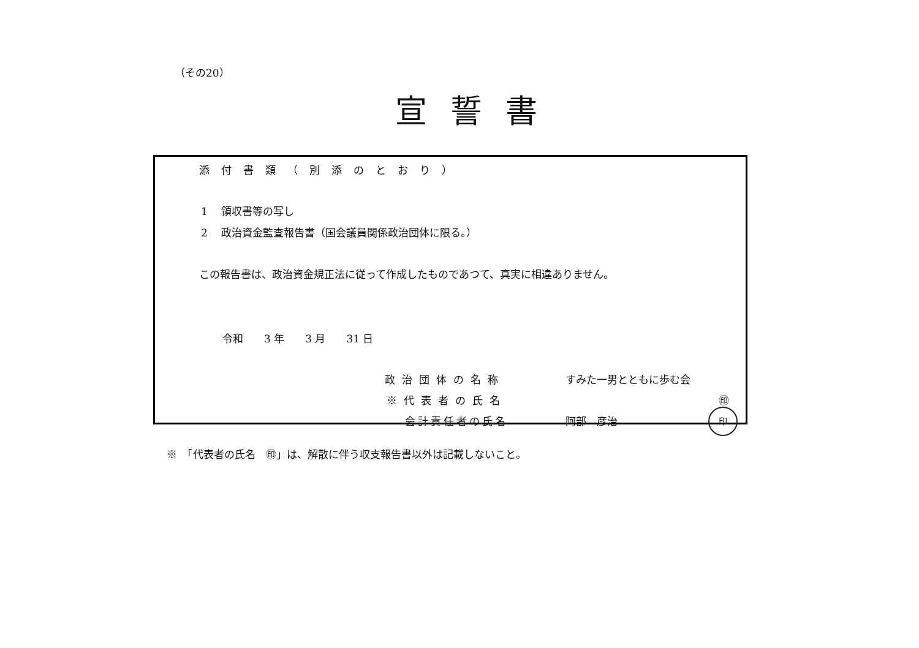（その20）
宣誓書
添付書類（別添のとおり）
1　 領収書等の写し
2　 政治資金監査報告書（国会議員関係政治団体に限る。）
この報告書は、政治資金規正法に従って作成したものであつて、真実に相違ありません。
令和　　3 年　　3 月　　31 日
政治団体の名称 すみた一男とともに歩む会
※代表者の氏名 ㊞
会計責任者の氏名 阿部　彦治
印
※　「代表者の氏名　㊞」は、解散に伴う収支報告書以外は記載しないこと。